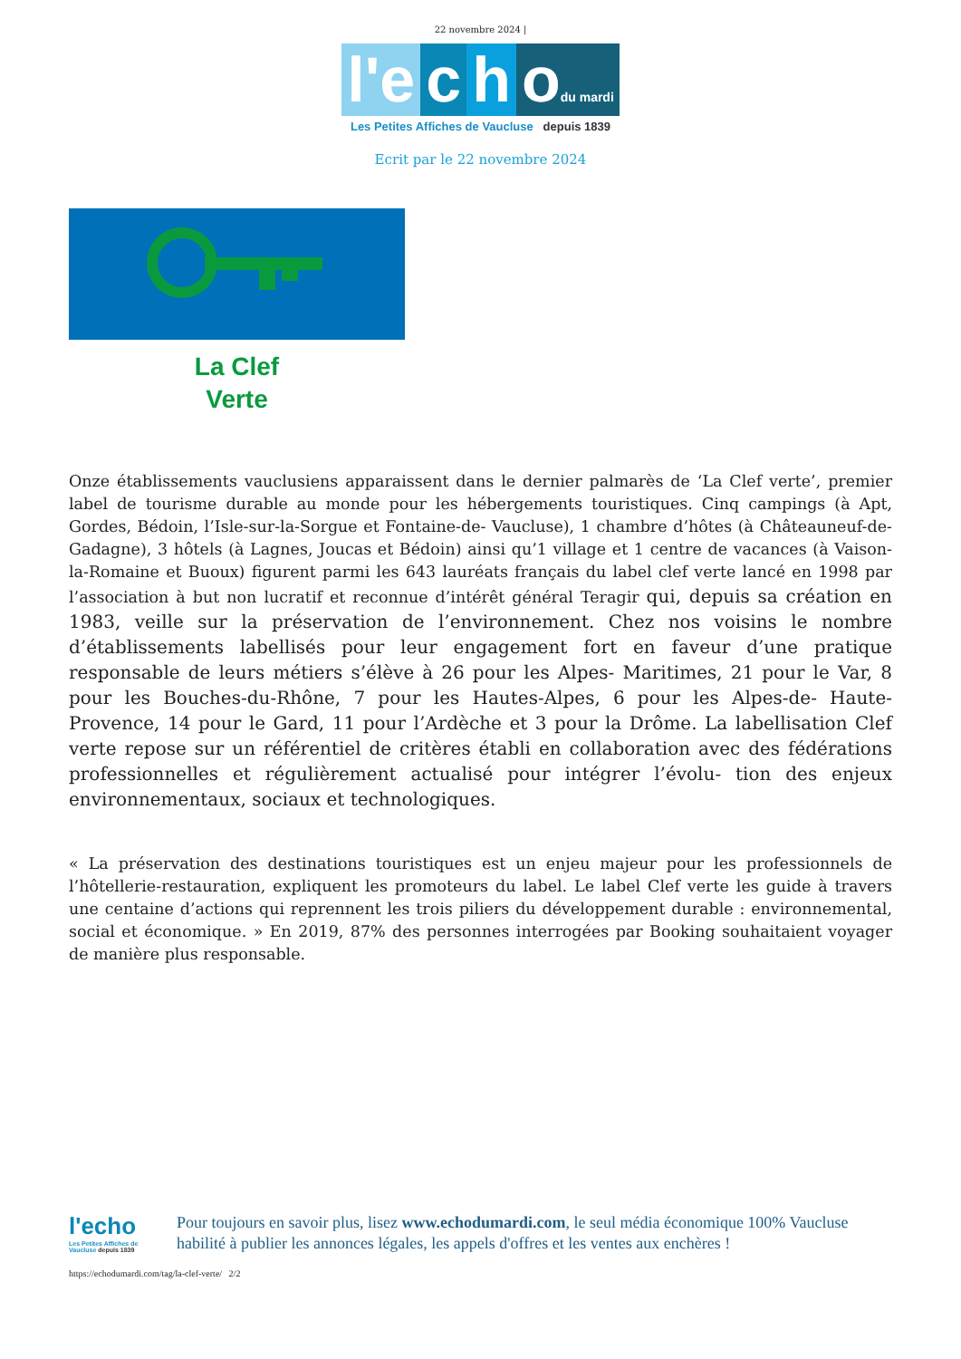22 novembre 2024 |
l'e c h odu mardi
Les Petites Affiches de Vaucluse depuis 1839
Ecrit par le 22 novembre 2024
La Clef
Verte
Onze établissements vauclusiens apparaissent dans le dernier palmarès de ‘La Clef verte’, premier label de tourisme durable au monde pour les hébergements touristiques. Cinq campings (à Apt, Gordes, Bédoin, l’Isle-sur-la-Sorgue et Fontaine-de- Vaucluse), 1 chambre d’hôtes (à Châteauneuf-de-Gadagne), 3 hôtels (à Lagnes, Joucas et Bédoin) ainsi qu’1 village et 1 centre de vacances (à Vaison-la-Romaine et Buoux) figurent parmi les 643 lauréats français du label clef verte lancé en 1998 par l’association à but non lucratif et reconnue d’intérêt général Teragir qui, depuis sa création en 1983, veille sur la préservation de l’environnement. Chez nos voisins le nombre d’établissements labellisés pour leur engagement fort en faveur d’une pratique responsable de leurs métiers s’élève à 26 pour les Alpes- Maritimes, 21 pour le Var, 8 pour les Bouches-du-Rhône, 7 pour les Hautes-Alpes, 6 pour les Alpes-de- Haute-Provence, 14 pour le Gard, 11 pour l’Ardèche et 3 pour la Drôme. La labellisation Clef verte repose sur un référentiel de critères établi en collaboration avec des fédérations professionnelles et régulièrement actualisé pour intégrer l’évolu- tion des enjeux environnementaux, sociaux et technologiques.
« La préservation des destinations touristiques est un enjeu majeur pour les professionnels de l’hôtellerie-restauration, expliquent les promoteurs du label. Le label Clef verte les guide à travers une centaine d’actions qui reprennent les trois piliers du développement durable : environnemental, social et économique. » En 2019, 87% des personnes interrogées par Booking souhaitaient voyager de manière plus responsable.
l'echo
Les Petites Affiches de Vaucluse depuis 1839
Pour toujours en savoir plus, lisez www.echodumardi.com, le seul média économique 100% Vaucluse habilité à publier les annonces légales, les appels d'offres et les ventes aux enchères !
https://echodumardi.com/tag/la-clef-verte/ 2/2